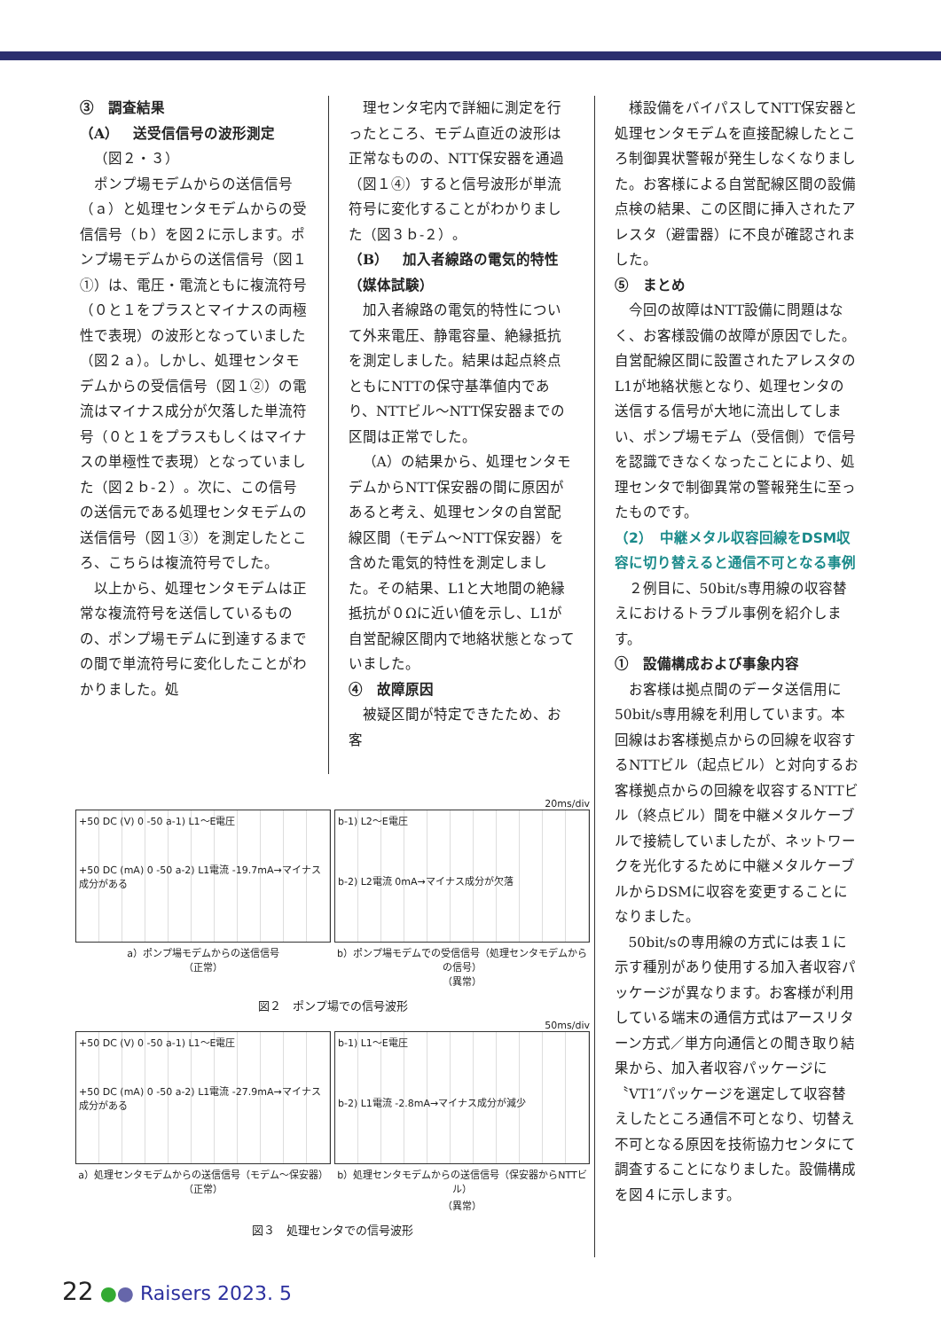③　調査結果
（A）　送受信信号の波形測定
（図２・３）
ポンプ場モデムからの送信信号（ａ）と処理センタモデムからの受信信号（ｂ）を図２に示します。ポンプ場モデムからの送信信号（図１①）は、電圧・電流ともに複流符号（０と１をプラスとマイナスの両極性で表現）の波形となっていました（図２ａ）。しかし、処理センタモデムからの受信信号（図１②）の電流はマイナス成分が欠落した単流符号（０と１をプラスもしくはマイナスの単極性で表現）となっていました（図２ｂ-２）。次に、この信号の送信元である処理センタモデムの送信信号（図１③）を測定したところ、こちらは複流符号でした。
以上から、処理センタモデムは正常な複流符号を送信しているものの、ポンプ場モデムに到達するまでの間で単流符号に変化したことがわかりました。処
理センタ宅内で詳細に測定を行ったところ、モデム直近の波形は正常なものの、NTT保安器を通過（図１④）すると信号波形が単流符号に変化することがわかりました（図３ｂ-２）。
（B）　加入者線路の電気的特性（媒体試験）
加入者線路の電気的特性について外来電圧、静電容量、絶縁抵抗を測定しました。結果は起点終点ともにNTTの保守基準値内であり、NTTビル～NTT保安器までの区間は正常でした。
（A）の結果から、処理センタモデムからNTT保安器の間に原因があると考え、処理センタの自営配線区間（モデム～NTT保安器）を含めた電気的特性を測定しました。その結果、L1と大地間の絶縁抵抗が０Ωに近い値を示し、L1が自営配線区間内で地絡状態となっていました。
④　故障原因
被疑区間が特定できたため、お客
様設備をバイパスしてNTT保安器と処理センタモデムを直接配線したところ制御異状警報が発生しなくなりました。お客様による自営配線区間の設備点検の結果、この区間に挿入されたアレスタ（避雷器）に不良が確認されました。
⑤　まとめ
今回の故障はNTT設備に問題はなく、お客様設備の故障が原因でした。自営配線区間に設置されたアレスタのL1が地絡状態となり、処理センタの送信する信号が大地に流出してしまい、ポンプ場モデム（受信側）で信号を認識できなくなったことにより、処理センタで制御異常の警報発生に至ったものです。
（2）　中継メタル収容回線をDSM収容に切り替えると通信不可となる事例
２例目に、50bit/s専用線の収容替えにおけるトラブル事例を紹介します。
①　設備構成および事象内容
お客様は拠点間のデータ送信用に50bit/s専用線を利用しています。本回線はお客様拠点からの回線を収容するNTTビル（起点ビル）と対向するお客様拠点からの回線を収容するNTTビル（終点ビル）間を中継メタルケーブルで接続していましたが、ネットワークを光化するために中継メタルケーブルからDSMに収容を変更することになりました。
50bit/sの専用線の方式には表１に示す種別があり使用する加入者収容パッケージが異なります。お客様が利用している端末の通信方式はアースリターン方式／単方向通信との聞き取り結果から、加入者収容パッケージに〝VT1″パッケージを選定して収容替えしたところ通信不可となり、切替え不可となる原因を技術協力センタにて調査することになりました。設備構成を図４に示します。
20ms/div
+50 DC (V) 0 -50 a-1) L1～E電圧
+50 DC (mA) 0 -50 a-2) L1電流 -19.7mA→マイナス成分がある
b-1) L2～E電圧
b-2) L2電流 0mA→マイナス成分が欠落
a）ポンプ場モデムからの送信信号
（正常）
b）ポンプ場モデムでの受信信号（処理センタモデムからの信号）
（異常）
図２　ポンプ場での信号波形
50ms/div
+50 DC (V) 0 -50 a-1) L1～E電圧
+50 DC (mA) 0 -50 a-2) L1電流 -27.9mA→マイナス成分がある
b-1) L1～E電圧
b-2) L1電流 -2.8mA→マイナス成分が減少
a）処理センタモデムからの送信信号（モデム～保安器）
（正常）
b）処理センタモデムからの送信信号（保安器からNTTビル）
（異常）
図３　処理センタでの信号波形
22 ●● Raisers 2023. 5